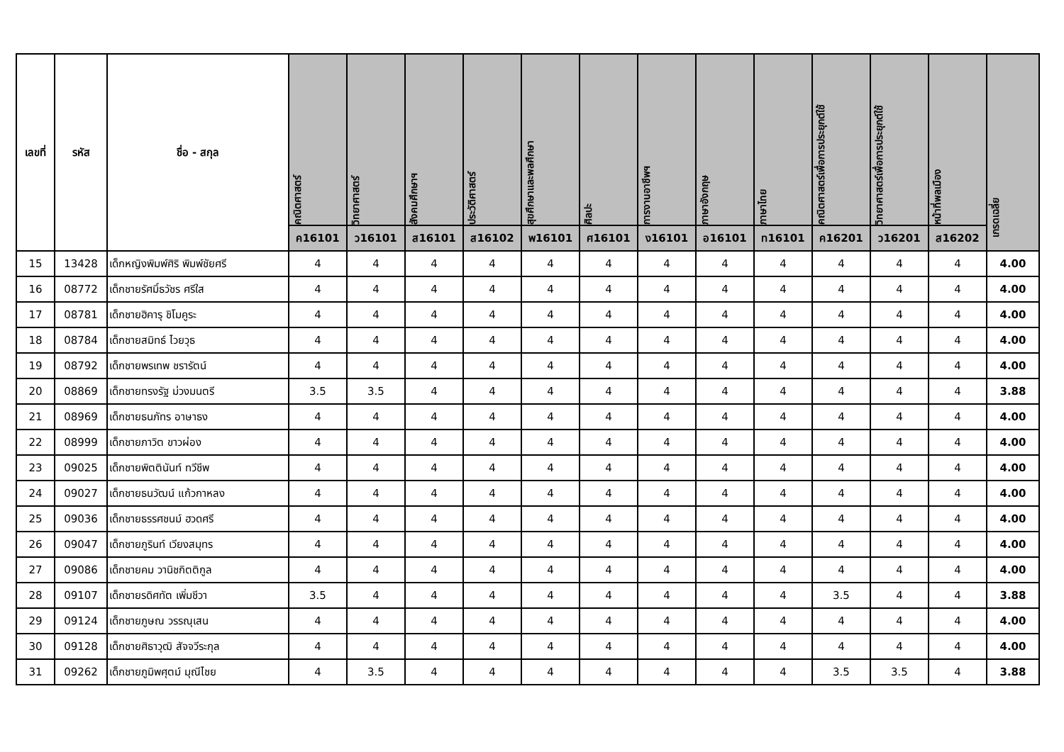| เลขที่ | รหัส | ชื่อ - สกุล | คณิตศาสตร์ | วิทยาศาสตร์ | สังคมศึกษาฯ | ประวัติศาสตร์ | สุขศึกษาและพลศึกษา | ศิลปะ | การงานอาชีพฯ | ภาษาอังกฤษ | ภาษาไทย | คณิตศาสตร์เพื่อการประยุกต์ใช้ | วิทยาศาสตร์เพื่อการประยุกต์ใช้ | หน้าที่พลเมือง | เกรดเฉลี่ย |
| --- | --- | --- | --- | --- | --- | --- | --- | --- | --- | --- | --- | --- | --- | --- | --- |
| | | | ค16101 | ว16101 | ส16101 | ส16102 | พ16101 | ศ16101 | ง16101 | อ16101 | ท16101 | ค16201 | ว16201 | ส16202 | |
| 15 | 13428 | เด็กหญิงพิมพ์ศิริ พิมพ์ชัยศรี | 4 | 4 | 4 | 4 | 4 | 4 | 4 | 4 | 4 | 4 | 4 | 4 | 4.00 |
| 16 | 08772 | เด็กชายรัศมิ์ธวัชร ศรีใส | 4 | 4 | 4 | 4 | 4 | 4 | 4 | 4 | 4 | 4 | 4 | 4 | 4.00 |
| 17 | 08781 | เด็กชายฮิคารุ ชิโมคูระ | 4 | 4 | 4 | 4 | 4 | 4 | 4 | 4 | 4 | 4 | 4 | 4 | 4.00 |
| 18 | 08784 | เด็กชายสมิทธ์ ไวยวุธ | 4 | 4 | 4 | 4 | 4 | 4 | 4 | 4 | 4 | 4 | 4 | 4 | 4.00 |
| 19 | 08792 | เด็กชายพรเทพ ชรารัตน์ | 4 | 4 | 4 | 4 | 4 | 4 | 4 | 4 | 4 | 4 | 4 | 4 | 4.00 |
| 20 | 08869 | เด็กชายทรงรัฐ ม่วงมนตรี | 3.5 | 3.5 | 4 | 4 | 4 | 4 | 4 | 4 | 4 | 4 | 4 | 4 | 3.88 |
| 21 | 08969 | เด็กชายธนภัทร อาษาธง | 4 | 4 | 4 | 4 | 4 | 4 | 4 | 4 | 4 | 4 | 4 | 4 | 4.00 |
| 22 | 08999 | เด็กชายภาวิต ขาวผ่อง | 4 | 4 | 4 | 4 | 4 | 4 | 4 | 4 | 4 | 4 | 4 | 4 | 4.00 |
| 23 | 09025 | เด็กชายพิตตินันท์ ทวีชีพ | 4 | 4 | 4 | 4 | 4 | 4 | 4 | 4 | 4 | 4 | 4 | 4 | 4.00 |
| 24 | 09027 | เด็กชายธนวัฒน์ แก้วกาหลง | 4 | 4 | 4 | 4 | 4 | 4 | 4 | 4 | 4 | 4 | 4 | 4 | 4.00 |
| 25 | 09036 | เด็กชายธรรศชนม์ ฮวดศรี | 4 | 4 | 4 | 4 | 4 | 4 | 4 | 4 | 4 | 4 | 4 | 4 | 4.00 |
| 26 | 09047 | เด็กชายภูรินท์ เวียงสมุทร | 4 | 4 | 4 | 4 | 4 | 4 | 4 | 4 | 4 | 4 | 4 | 4 | 4.00 |
| 27 | 09086 | เด็กชายคม วานิชกิตติกูล | 4 | 4 | 4 | 4 | 4 | 4 | 4 | 4 | 4 | 4 | 4 | 4 | 4.00 |
| 28 | 09107 | เด็กชายรดิศทัต เพิ่มชีวา | 3.5 | 4 | 4 | 4 | 4 | 4 | 4 | 4 | 4 | 3.5 | 4 | 4 | 3.88 |
| 29 | 09124 | เด็กชายภูษณ วรรณุเสน | 4 | 4 | 4 | 4 | 4 | 4 | 4 | 4 | 4 | 4 | 4 | 4 | 4.00 |
| 30 | 09128 | เด็กชายศิธาวุฒิ สัจจวีระกุล | 4 | 4 | 4 | 4 | 4 | 4 | 4 | 4 | 4 | 4 | 4 | 4 | 4.00 |
| 31 | 09262 | เด็กชายภูมิพศุตม์ มุณีไชย | 4 | 3.5 | 4 | 4 | 4 | 4 | 4 | 4 | 4 | 3.5 | 3.5 | 4 | 3.88 |